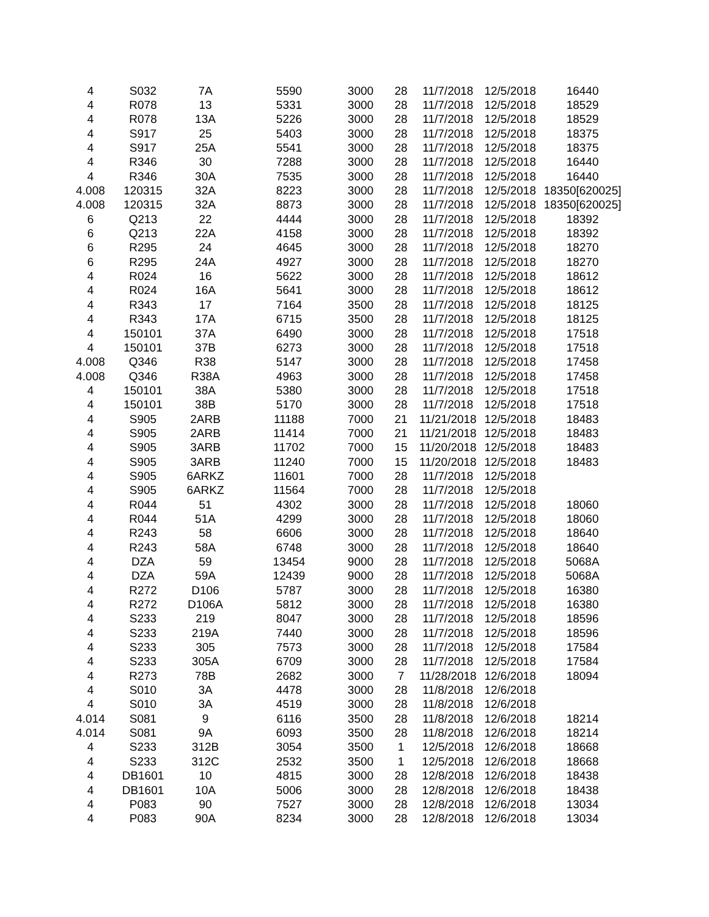| 4 | S032 | 7A | 5590 | 3000 | 28 | 11/7/2018 | 12/5/2018 | 16440 |
| 4 | R078 | 13 | 5331 | 3000 | 28 | 11/7/2018 | 12/5/2018 | 18529 |
| 4 | R078 | 13A | 5226 | 3000 | 28 | 11/7/2018 | 12/5/2018 | 18529 |
| 4 | S917 | 25 | 5403 | 3000 | 28 | 11/7/2018 | 12/5/2018 | 18375 |
| 4 | S917 | 25A | 5541 | 3000 | 28 | 11/7/2018 | 12/5/2018 | 18375 |
| 4 | R346 | 30 | 7288 | 3000 | 28 | 11/7/2018 | 12/5/2018 | 16440 |
| 4 | R346 | 30A | 7535 | 3000 | 28 | 11/7/2018 | 12/5/2018 | 16440 |
| 4.008 | 120315 | 32A | 8223 | 3000 | 28 | 11/7/2018 | 12/5/2018 | 18350[620025] |
| 4.008 | 120315 | 32A | 8873 | 3000 | 28 | 11/7/2018 | 12/5/2018 | 18350[620025] |
| 6 | Q213 | 22 | 4444 | 3000 | 28 | 11/7/2018 | 12/5/2018 | 18392 |
| 6 | Q213 | 22A | 4158 | 3000 | 28 | 11/7/2018 | 12/5/2018 | 18392 |
| 6 | R295 | 24 | 4645 | 3000 | 28 | 11/7/2018 | 12/5/2018 | 18270 |
| 6 | R295 | 24A | 4927 | 3000 | 28 | 11/7/2018 | 12/5/2018 | 18270 |
| 4 | R024 | 16 | 5622 | 3000 | 28 | 11/7/2018 | 12/5/2018 | 18612 |
| 4 | R024 | 16A | 5641 | 3000 | 28 | 11/7/2018 | 12/5/2018 | 18612 |
| 4 | R343 | 17 | 7164 | 3500 | 28 | 11/7/2018 | 12/5/2018 | 18125 |
| 4 | R343 | 17A | 6715 | 3500 | 28 | 11/7/2018 | 12/5/2018 | 18125 |
| 4 | 150101 | 37A | 6490 | 3000 | 28 | 11/7/2018 | 12/5/2018 | 17518 |
| 4 | 150101 | 37B | 6273 | 3000 | 28 | 11/7/2018 | 12/5/2018 | 17518 |
| 4.008 | Q346 | R38 | 5147 | 3000 | 28 | 11/7/2018 | 12/5/2018 | 17458 |
| 4.008 | Q346 | R38A | 4963 | 3000 | 28 | 11/7/2018 | 12/5/2018 | 17458 |
| 4 | 150101 | 38A | 5380 | 3000 | 28 | 11/7/2018 | 12/5/2018 | 17518 |
| 4 | 150101 | 38B | 5170 | 3000 | 28 | 11/7/2018 | 12/5/2018 | 17518 |
| 4 | S905 | 2ARB | 11188 | 7000 | 21 | 11/21/2018 | 12/5/2018 | 18483 |
| 4 | S905 | 2ARB | 11414 | 7000 | 21 | 11/21/2018 | 12/5/2018 | 18483 |
| 4 | S905 | 3ARB | 11702 | 7000 | 15 | 11/20/2018 | 12/5/2018 | 18483 |
| 4 | S905 | 3ARB | 11240 | 7000 | 15 | 11/20/2018 | 12/5/2018 | 18483 |
| 4 | S905 | 6ARKZ | 11601 | 7000 | 28 | 11/7/2018 | 12/5/2018 | |
| 4 | S905 | 6ARKZ | 11564 | 7000 | 28 | 11/7/2018 | 12/5/2018 | |
| 4 | R044 | 51 | 4302 | 3000 | 28 | 11/7/2018 | 12/5/2018 | 18060 |
| 4 | R044 | 51A | 4299 | 3000 | 28 | 11/7/2018 | 12/5/2018 | 18060 |
| 4 | R243 | 58 | 6606 | 3000 | 28 | 11/7/2018 | 12/5/2018 | 18640 |
| 4 | R243 | 58A | 6748 | 3000 | 28 | 11/7/2018 | 12/5/2018 | 18640 |
| 4 | DZA | 59 | 13454 | 9000 | 28 | 11/7/2018 | 12/5/2018 | 5068A |
| 4 | DZA | 59A | 12439 | 9000 | 28 | 11/7/2018 | 12/5/2018 | 5068A |
| 4 | R272 | D106 | 5787 | 3000 | 28 | 11/7/2018 | 12/5/2018 | 16380 |
| 4 | R272 | D106A | 5812 | 3000 | 28 | 11/7/2018 | 12/5/2018 | 16380 |
| 4 | S233 | 219 | 8047 | 3000 | 28 | 11/7/2018 | 12/5/2018 | 18596 |
| 4 | S233 | 219A | 7440 | 3000 | 28 | 11/7/2018 | 12/5/2018 | 18596 |
| 4 | S233 | 305 | 7573 | 3000 | 28 | 11/7/2018 | 12/5/2018 | 17584 |
| 4 | S233 | 305A | 6709 | 3000 | 28 | 11/7/2018 | 12/5/2018 | 17584 |
| 4 | R273 | 78B | 2682 | 3000 | 7 | 11/28/2018 | 12/6/2018 | 18094 |
| 4 | S010 | 3A | 4478 | 3000 | 28 | 11/8/2018 | 12/6/2018 | |
| 4 | S010 | 3A | 4519 | 3000 | 28 | 11/8/2018 | 12/6/2018 | |
| 4.014 | S081 | 9 | 6116 | 3500 | 28 | 11/8/2018 | 12/6/2018 | 18214 |
| 4.014 | S081 | 9A | 6093 | 3500 | 28 | 11/8/2018 | 12/6/2018 | 18214 |
| 4 | S233 | 312B | 3054 | 3500 | 1 | 12/5/2018 | 12/6/2018 | 18668 |
| 4 | S233 | 312C | 2532 | 3500 | 1 | 12/5/2018 | 12/6/2018 | 18668 |
| 4 | DB1601 | 10 | 4815 | 3000 | 28 | 12/8/2018 | 12/6/2018 | 18438 |
| 4 | DB1601 | 10A | 5006 | 3000 | 28 | 12/8/2018 | 12/6/2018 | 18438 |
| 4 | P083 | 90 | 7527 | 3000 | 28 | 12/8/2018 | 12/6/2018 | 13034 |
| 4 | P083 | 90A | 8234 | 3000 | 28 | 12/8/2018 | 12/6/2018 | 13034 |